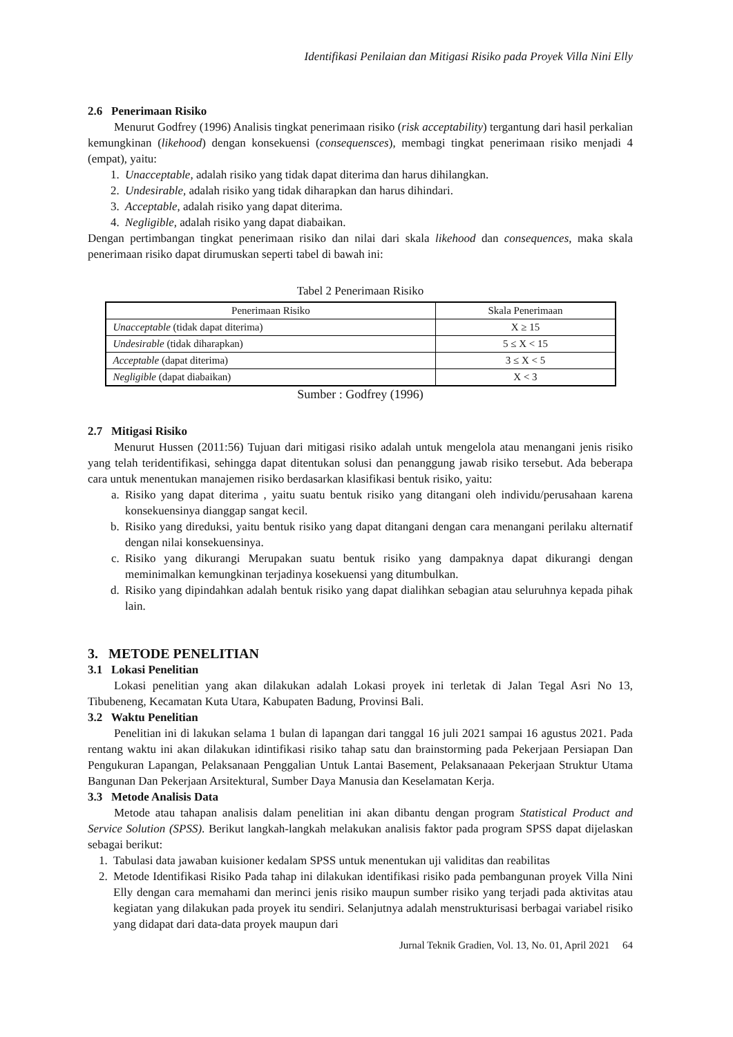Identifikasi Penilaian dan Mitigasi Risiko pada Proyek Villa Nini Elly
2.6 Penerimaan Risiko
Menurut Godfrey (1996) Analisis tingkat penerimaan risiko (risk acceptability) tergantung dari hasil perkalian kemungkinan (likehood) dengan konsekuensi (consequensces), membagi tingkat penerimaan risiko menjadi 4 (empat), yaitu:
1. Unacceptable, adalah risiko yang tidak dapat diterima dan harus dihilangkan.
2. Undesirable, adalah risiko yang tidak diharapkan dan harus dihindari.
3. Acceptable, adalah risiko yang dapat diterima.
4. Negligible, adalah risiko yang dapat diabaikan.
Dengan pertimbangan tingkat penerimaan risiko dan nilai dari skala likehood dan consequences, maka skala penerimaan risiko dapat dirumuskan seperti tabel di bawah ini:
Tabel 2 Penerimaan Risiko
| Penerimaan Risiko | Skala Penerimaan |
| --- | --- |
| Unacceptable (tidak dapat diterima) | X ≥ 15 |
| Undesirable (tidak diharapkan) | 5 ≤ X < 15 |
| Acceptable (dapat diterima) | 3 ≤ X < 5 |
| Negligible (dapat diabaikan) | X < 3 |
Sumber : Godfrey (1996)
2.7 Mitigasi Risiko
Menurut Hussen (2011:56) Tujuan dari mitigasi risiko adalah untuk mengelola atau menangani jenis risiko yang telah teridentifikasi, sehingga dapat ditentukan solusi dan penanggung jawab risiko tersebut. Ada beberapa cara untuk menentukan manajemen risiko berdasarkan klasifikasi bentuk risiko, yaitu:
a. Risiko yang dapat diterima , yaitu suatu bentuk risiko yang ditangani oleh individu/perusahaan karena konsekuensinya dianggap sangat kecil.
b. Risiko yang direduksi, yaitu bentuk risiko yang dapat ditangani dengan cara menangani perilaku alternatif dengan nilai konsekuensinya.
c. Risiko yang dikurangi Merupakan suatu bentuk risiko yang dampaknya dapat dikurangi dengan meminimalkan kemungkinan terjadinya kosekuensi yang ditumbulkan.
d. Risiko yang dipindahkan adalah bentuk risiko yang dapat dialihkan sebagian atau seluruhnya kepada pihak lain.
3. METODE PENELITIAN
3.1 Lokasi Penelitian
Lokasi penelitian yang akan dilakukan adalah Lokasi proyek ini terletak di Jalan Tegal Asri No 13, Tibubeneng, Kecamatan Kuta Utara, Kabupaten Badung, Provinsi Bali.
3.2 Waktu Penelitian
Penelitian ini di lakukan selama 1 bulan di lapangan dari tanggal 16 juli 2021 sampai 16 agustus 2021. Pada rentang waktu ini akan dilakukan idintifikasi risiko tahap satu dan brainstorming pada Pekerjaan Persiapan Dan Pengukuran Lapangan, Pelaksanaan Penggalian Untuk Lantai Basement, Pelaksanaaan Pekerjaan Struktur Utama Bangunan Dan Pekerjaan Arsitektural, Sumber Daya Manusia dan Keselamatan Kerja.
3.3 Metode Analisis Data
Metode atau tahapan analisis dalam penelitian ini akan dibantu dengan program Statistical Product and Service Solution (SPSS). Berikut langkah-langkah melakukan analisis faktor pada program SPSS dapat dijelaskan sebagai berikut:
1. Tabulasi data jawaban kuisioner kedalam SPSS untuk menentukan uji validitas dan reabilitas
2. Metode Identifikasi Risiko Pada tahap ini dilakukan identifikasi risiko pada pembangunan proyek Villa Nini Elly dengan cara memahami dan merinci jenis risiko maupun sumber risiko yang terjadi pada aktivitas atau kegiatan yang dilakukan pada proyek itu sendiri. Selanjutnya adalah menstrukturisasi berbagai variabel risiko yang didapat dari data-data proyek maupun dari
Jurnal Teknik Gradien, Vol. 13, No. 01, April 2021 64